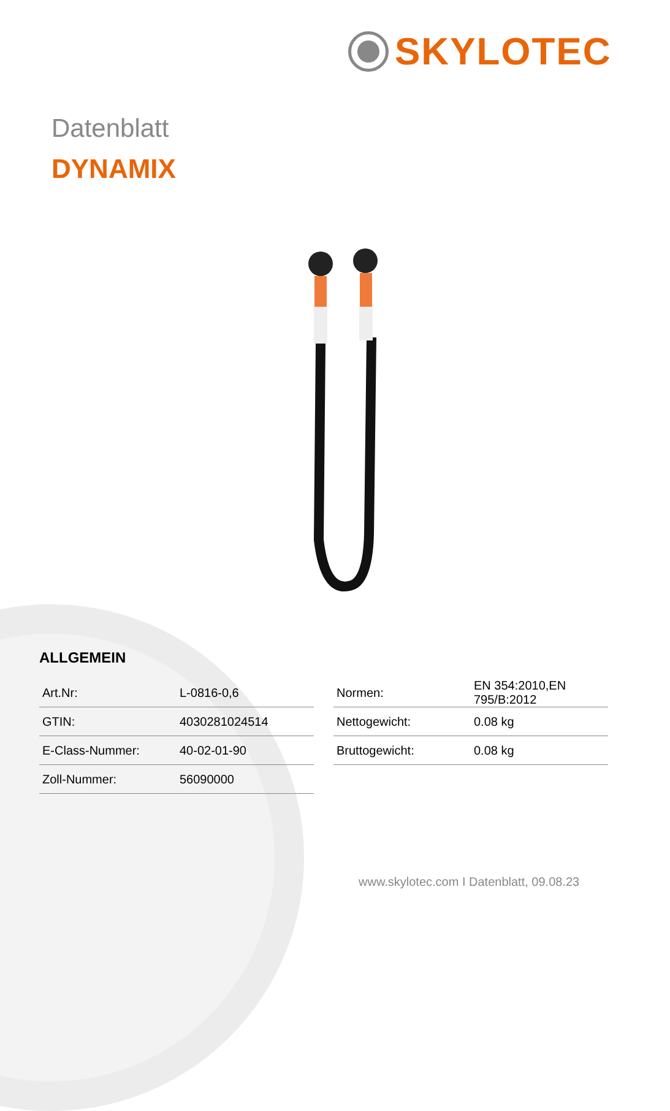SKYLOTEC
Datenblatt
DYNAMIX
ALLGEMEIN
| Art.Nr: | L-0816-0,6 |
| GTIN: | 4030281024514 |
| E-Class-Nummer: | 40-02-01-90 |
| Zoll-Nummer: | 56090000 |
| Normen: | EN 354:2010,EN 795/B:2012 |
| Nettogewicht: | 0.08 kg |
| Bruttogewicht: | 0.08 kg |
www.skylotec.com I Datenblatt, 09.08.23